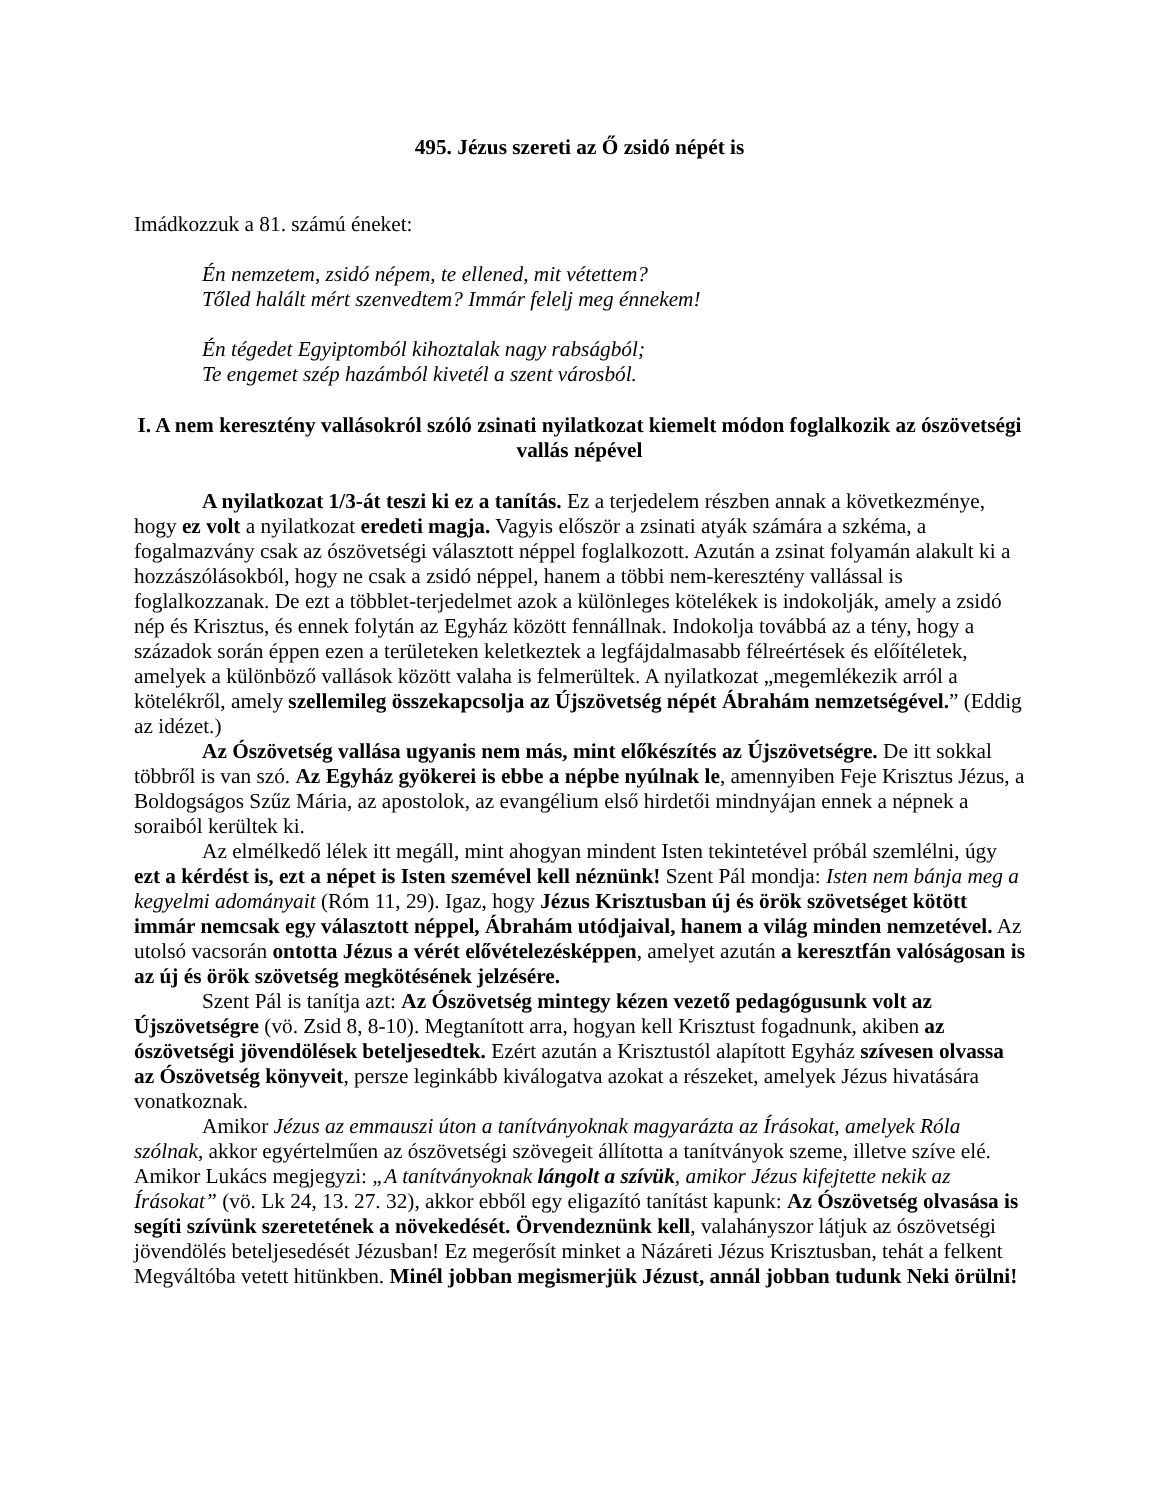495. Jézus szereti az Ő zsidó népét is
Imádkozzuk a 81. számú éneket:
Én nemzetem, zsidó népem, te ellened, mit vétettem?
Tőled halált mért szenvedtem? Immár felelj meg énnekem!
Én tégedet Egyiptomból kihoztalak nagy rabságból;
Te engemet szép hazámból kivetél a szent városból.
I. A nem keresztény vallásokról szóló zsinati nyilatkozat kiemelt módon foglalkozik az ószövetségi vallás népével
A nyilatkozat 1/3-át teszi ki ez a tanítás. Ez a terjedelem részben annak a következménye, hogy ez volt a nyilatkozat eredeti magja. Vagyis először a zsinati atyák számára a szkéma, a fogalmazvány csak az ószövetségi választott néppel foglalkozott. Azután a zsinat folyamán alakult ki a hozzászólásokból, hogy ne csak a zsidó néppel, hanem a többi nem-keresztény vallással is foglalkozzanak. De ezt a többlet-terjedelmet azok a különleges kötelékek is indokolják, amely a zsidó nép és Krisztus, és ennek folytán az Egyház között fennállnak. Indokolja továbbá az a tény, hogy a századok során éppen ezen a területeken keletkeztek a legfájdalmasabb félreértések és előítéletek, amelyek a különböző vallások között valaha is felmerültek. A nyilatkozat „megemlékezik arról a kötelékről, amely szellemileg összekapcsolja az Újszövetség népét Ábrahám nemzetségével.” (Eddig az idézet.)
Az Ószövetség vallása ugyanis nem más, mint előkészítés az Újszövetségre. De itt sokkal többről is van szó. Az Egyház gyökerei is ebbe a népbe nyúlnak le, amennyiben Feje Krisztus Jézus, a Boldogságos Szűz Mária, az apostolok, az evangélium első hirdetői mindnyájan ennek a népnek a soraiból kerültek ki.
Az elmélkedő lélek itt megáll, mint ahogyan mindent Isten tekintetével próbál szemlélni, úgy ezt a kérdést is, ezt a népet is Isten szemével kell néznünk! Szent Pál mondja: Isten nem bánja meg a kegyelmi adományait (Róm 11, 29). Igaz, hogy Jézus Krisztusban új és örök szövetséget kötött immár nemcsak egy választott néppel, Ábrahám utódjaival, hanem a világ minden nemzetével. Az utolsó vacsorán ontotta Jézus a vérét elővételezésképpen, amelyet azután a keresztfán valóságosan is az új és örök szövetség megkötésének jelzésére.
Szent Pál is tanítja azt: Az Ószövetség mintegy kézen vezető pedagógusunk volt az Újszövetségre (vö. Zsid 8, 8-10). Megtanított arra, hogyan kell Krisztust fogadnunk, akiben az ószövetségi jövendölések beteljesedtek. Ezért azután a Krisztustól alapított Egyház szívesen olvassa az Ószövetség könyveit, persze leginkább kiválogatva azokat a részeket, amelyek Jézus hivatására vonatkoznak.
Amikor Jézus az emmauszi úton a tanítványoknak magyarázta az Írásokat, amelyek Róla szólnak, akkor egyértelműen az ószövetségi szövegeit állította a tanítványok szeme, illetve szíve elé. Amikor Lukács megjegyzi: „A tanítványoknak lángolt a szívük, amikor Jézus kifejtette nekik az Írásokat” (vö. Lk 24, 13. 27. 32), akkor ebből egy eligazító tanítást kapunk: Az Ószövetség olvasása is segíti szívünk szeretetének a növekedését. Örvendeznünk kell, valahányszor látjuk az ószövetségi jövendölés beteljesedését Jézusban! Ez megerősít minket a Názáreti Jézus Krisztusban, tehát a felkent Megváltóba vetett hitünkben. Minél jobban megismerjük Jézust, annál jobban tudunk Neki örülni!